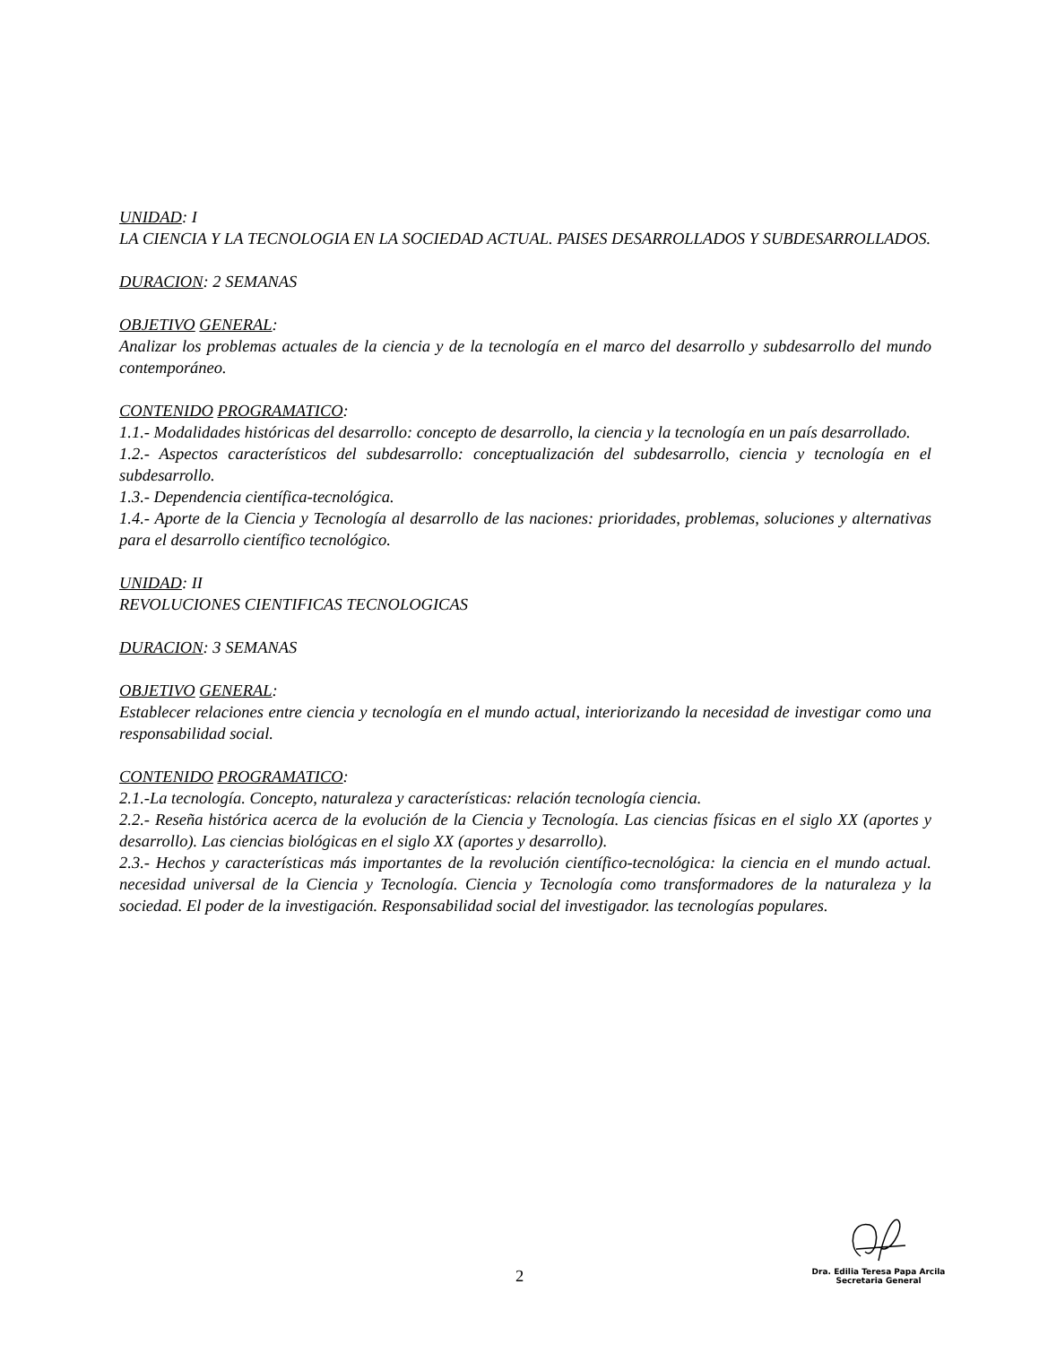UNIDAD: I
LA CIENCIA Y LA TECNOLOGIA EN LA SOCIEDAD ACTUAL. PAISES DESARROLLADOS Y SUBDESARROLLADOS.
DURACION: 2 SEMANAS
OBJETIVO GENERAL:
Analizar los problemas actuales de la ciencia y de la tecnología en el marco del desarrollo y subdesarrollo del mundo contemporáneo.
CONTENIDO PROGRAMATICO:
1.1.- Modalidades históricas del desarrollo: concepto de desarrollo, la ciencia y la tecnología en un país desarrollado.
1.2.- Aspectos característicos del subdesarrollo: conceptualización del subdesarrollo, ciencia y tecnología en el subdesarrollo.
1.3.- Dependencia científica-tecnológica.
1.4.- Aporte de la Ciencia y Tecnología al desarrollo de las naciones: prioridades, problemas, soluciones y alternativas para el desarrollo científico tecnológico.
UNIDAD: II
REVOLUCIONES CIENTIFICAS TECNOLOGICAS
DURACION: 3 SEMANAS
OBJETIVO GENERAL:
Establecer relaciones entre ciencia y tecnología en el mundo actual, interiorizando la necesidad de investigar como una responsabilidad social.
CONTENIDO PROGRAMATICO:
2.1.-La tecnología. Concepto, naturaleza y características: relación tecnología ciencia.
2.2.- Reseña histórica acerca de la evolución de la Ciencia y Tecnología. Las ciencias físicas en el siglo XX (aportes y desarrollo). Las ciencias biológicas en el siglo XX (aportes y desarrollo).
2.3.- Hechos y características más importantes de la revolución científico-tecnológica: la ciencia en el mundo actual. necesidad universal de la Ciencia y Tecnología. Ciencia y Tecnología como transformadores de la naturaleza y la sociedad. El poder de la investigación. Responsabilidad social del investigador. las tecnologías populares.
2
Dra. Edilia Teresa Papa Arcila
Secretaria General